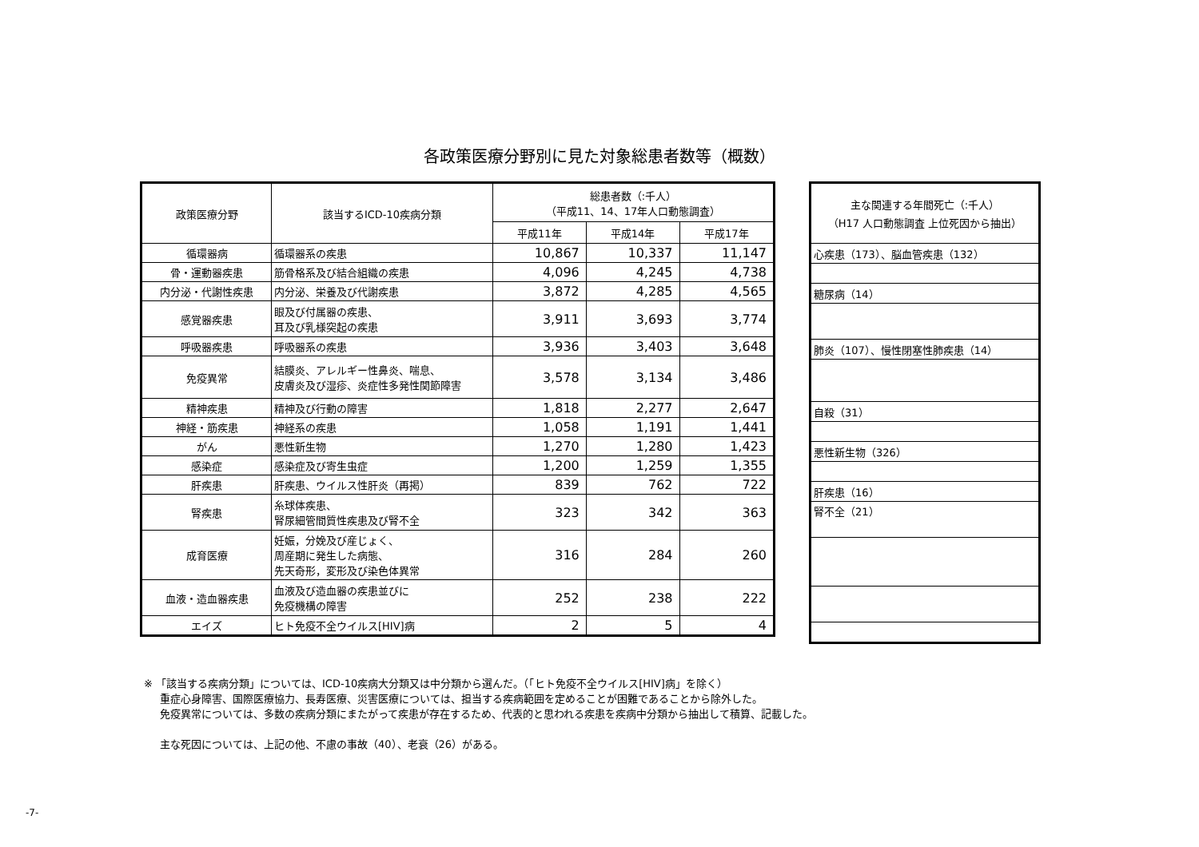各政策医療分野別に見た対象総患者数等（概数）
| 政策医療分野 | 該当するICD-10疾病分類 | 総患者数（:千人） （平成11、14、17年人口動態調査） | | |
| --- | --- | --- | --- | --- |
| | | 平成11年 | 平成14年 | 平成17年 |
| 循環器病 | 循環器系の疾患 | 10,867 | 10,337 | 11,147 |
| 骨・運動器疾患 | 筋骨格系及び結合組織の疾患 | 4,096 | 4,245 | 4,738 |
| 内分泌・代謝性疾患 | 内分泌、栄養及び代謝疾患 | 3,872 | 4,285 | 4,565 |
| 感覚器疾患 | 眼及び付属器の疾患、 耳及び乳様突起の疾患 | 3,911 | 3,693 | 3,774 |
| 呼吸器疾患 | 呼吸器系の疾患 | 3,936 | 3,403 | 3,648 |
| 免疫異常 | 結膜炎、アレルギー性鼻炎、喘息、 皮膚炎及び湿疹、炎症性多発性関節障害 | 3,578 | 3,134 | 3,486 |
| 精神疾患 | 精神及び行動の障害 | 1,818 | 2,277 | 2,647 |
| 神経・筋疾患 | 神経系の疾患 | 1,058 | 1,191 | 1,441 |
| がん | 悪性新生物 | 1,270 | 1,280 | 1,423 |
| 感染症 | 感染症及び寄生虫症 | 1,200 | 1,259 | 1,355 |
| 肝疾患 | 肝疾患、ウイルス性肝炎（再掲） | 839 | 762 | 722 |
| 腎疾患 | 糸球体疾患、 腎尿細管間質性疾患及び腎不全 | 323 | 342 | 363 |
| 成育医療 | 妊娠，分娩及び産じょく、 周産期に発生した病態、 先天奇形，変形及び染色体異常 | 316 | 284 | 260 |
| 血液・造血器疾患 | 血液及び造血器の疾患並びに 免疫機構の障害 | 252 | 238 | 222 |
| エイズ | ヒト免疫不全ウイルス[HIV]病 | 2 | 5 | 4 |
| 主な関連する年間死亡（:千人） （H17 人口動態調査 上位死因から抽出） |
| --- |
| 心疾患（173）、脳血管疾患（132） |
| 糖尿病（14） |
| 肺炎（107）、慢性閉塞性肺疾患（14） |
| 自殺（31） |
| 悪性新生物（326） |
| 肝疾患（16） |
| 腎不全（21） |
※ 「該当する疾病分類」については、ICD-10疾病大分類又は中分類から選んだ。（「ヒト免疫不全ウイルス[HIV]病」を除く）
重症心身障害、国際医療協力、長寿医療、災害医療については、担当する疾病範囲を定めることが困難であることから除外した。
免疫異常については、多数の疾病分類にまたがって疾患が存在するため、代表的と思われる疾患を疾病中分類から抽出して積算、記載した。
主な死因については、上記の他、不慮の事故（40）、老衰（26）がある。
-7-